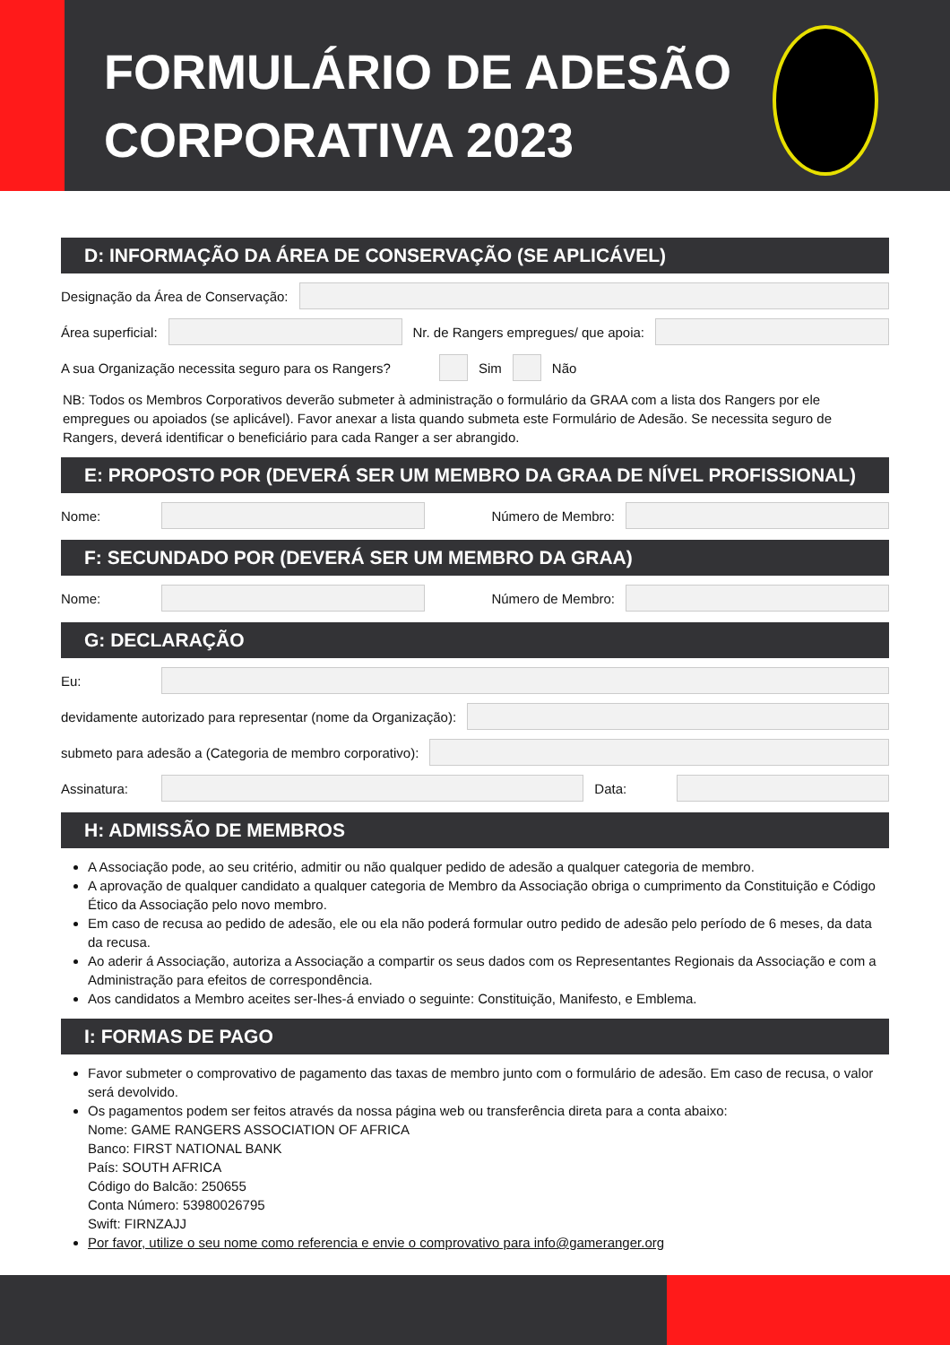FORMULÁRIO DE ADESÃO
CORPORATIVA 2023
D: INFORMAÇÃO DA ÁREA DE CONSERVAÇÃO (SE APLICÁVEL)
Designação da Área de Conservação:
Área superficial:
Nr. de Rangers empregues/ que apoia:
A sua Organização necessita seguro para os Rangers?
Sim Não
NB: Todos os Membros Corporativos deverão submeter à administração o formulário da GRAA com a lista dos Rangers por ele empregues ou apoiados (se aplicável). Favor anexar a lista quando submeta este Formulário de Adesão. Se necessita seguro de Rangers, deverá identificar o beneficiário para cada Ranger a ser abrangido.
E: PROPOSTO POR (DEVERÁ SER UM MEMBRO DA GRAA DE NÍVEL PROFISSIONAL)
Nome: Número de Membro:
F: SECUNDADO POR (DEVERÁ SER UM MEMBRO DA GRAA)
Nome: Número de Membro:
G: DECLARAÇÃO
Eu:
devidamente autorizado para representar (nome da Organização):
submeto para adesão a (Categoria de membro corporativo):
Assinatura: Data:
H: ADMISSÃO DE MEMBROS
A Associação pode, ao seu critério, admitir ou não qualquer pedido de adesão a qualquer categoria de membro.
A aprovação de qualquer candidato a qualquer categoria de Membro da Associação obriga o cumprimento da Constituição e Código Ético da Associação pelo novo membro.
Em caso de recusa ao pedido de adesão, ele ou ela não poderá formular outro pedido de adesão pelo período de 6 meses, da data da recusa.
Ao aderir á Associação, autoriza a Associação a compartir os seus dados com os Representantes Regionais da Associação e com a Administração para efeitos de correspondência.
Aos candidatos a Membro aceites ser-lhes-á enviado o seguinte: Constituição, Manifesto, e Emblema.
I: FORMAS DE PAGO
Favor submeter o comprovativo de pagamento das taxas de membro junto com o formulário de adesão. Em caso de recusa, o valor será devolvido.
Os pagamentos podem ser feitos através da nossa página web ou transferência direta para a conta abaixo:
Nome: GAME RANGERS ASSOCIATION OF AFRICA
Banco: FIRST NATIONAL BANK
País: SOUTH AFRICA
Código do Balcão: 250655
Conta Número: 53980026795
Swift: FIRNZAJJ
Por favor, utilize o seu nome como referencia e envie o comprovativo para info@gameranger.org